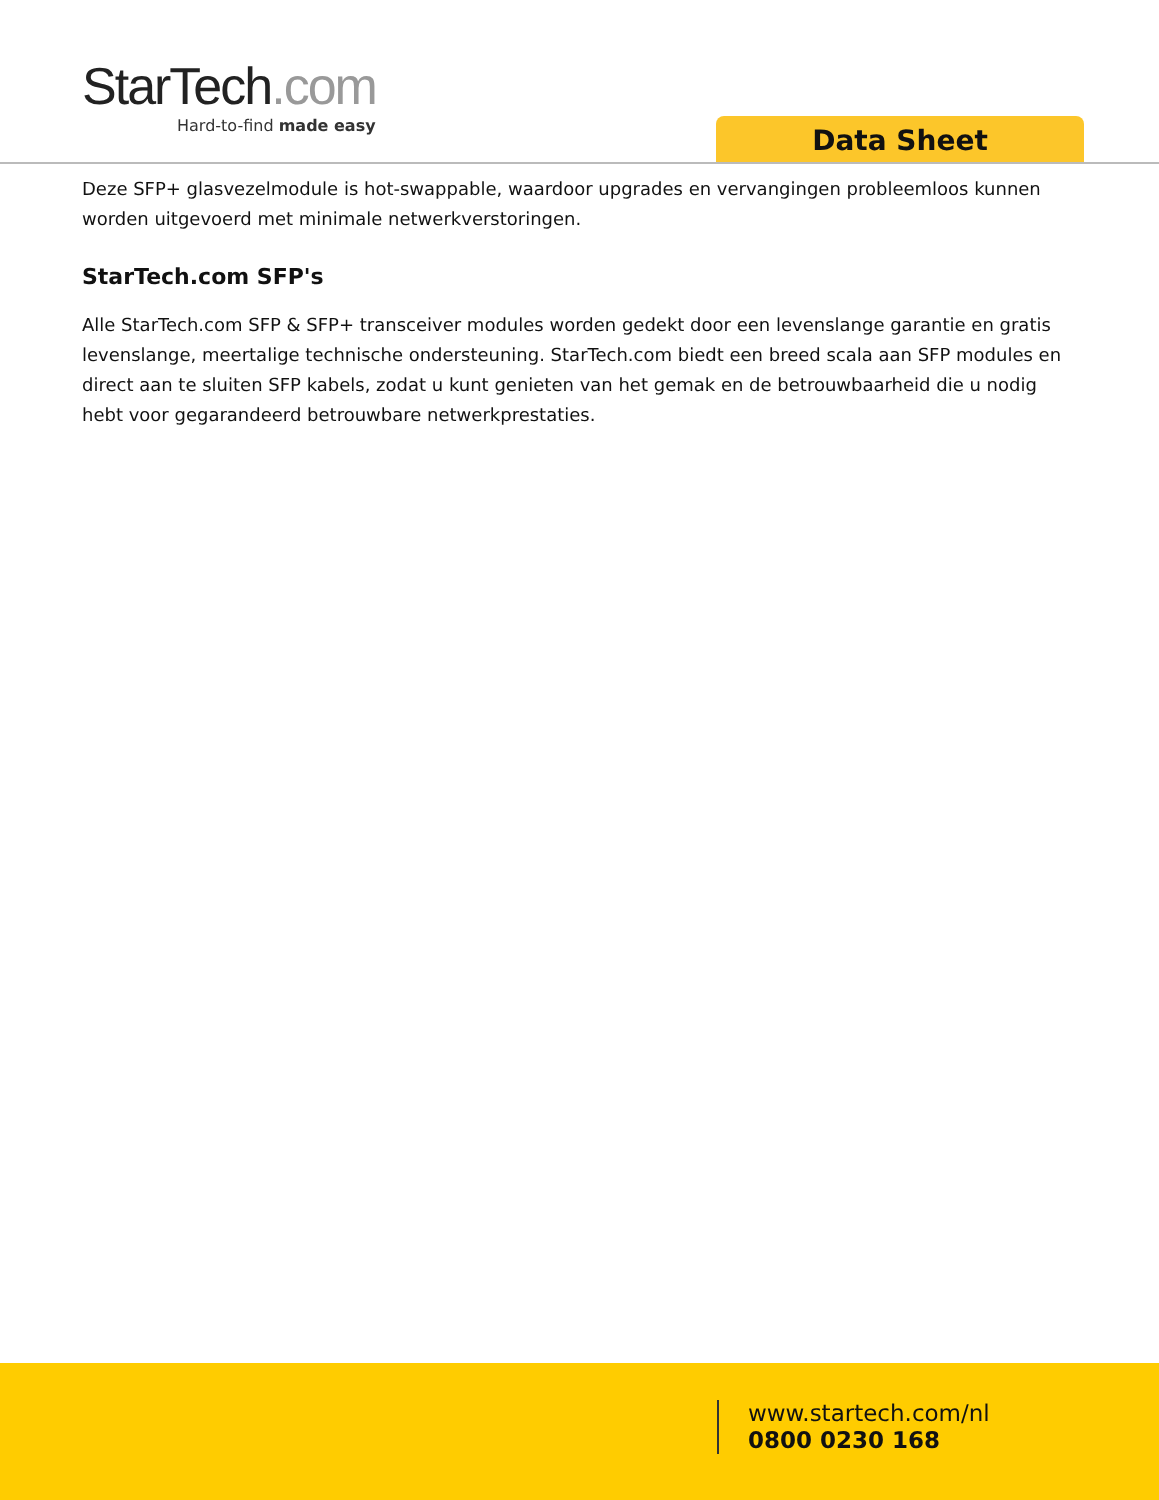StarTech.com
Hard-to-find made easy
Data Sheet
Deze SFP+ glasvezelmodule is hot-swappable, waardoor upgrades en vervangingen probleemloos kunnen worden uitgevoerd met minimale netwerkverstoringen.
StarTech.com SFP's
Alle StarTech.com SFP & SFP+ transceiver modules worden gedekt door een levenslange garantie en gratis levenslange, meertalige technische ondersteuning. StarTech.com biedt een breed scala aan SFP modules en direct aan te sluiten SFP kabels, zodat u kunt genieten van het gemak en de betrouwbaarheid die u nodig hebt voor gegarandeerd betrouwbare netwerkprestaties.
www.startech.com/nl
0800 0230 168